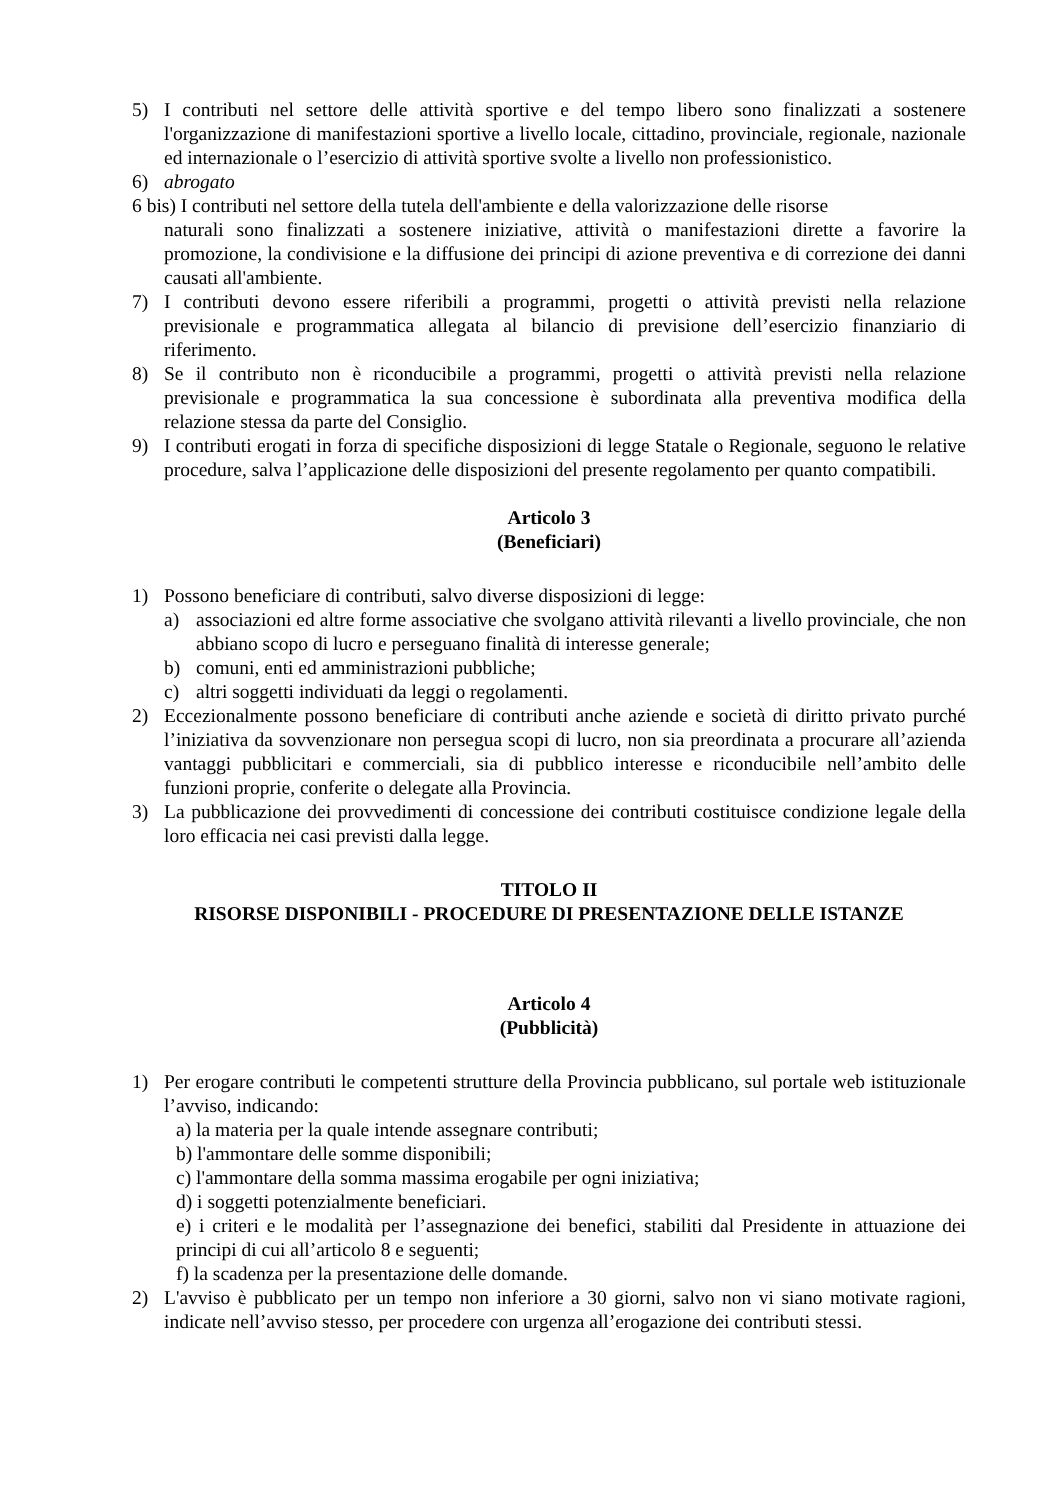5) I contributi nel settore delle attività sportive e del tempo libero sono finalizzati a sostenere l'organizzazione di manifestazioni sportive a livello locale, cittadino, provinciale, regionale, nazionale ed internazionale o l’esercizio di attività sportive svolte a livello non professionistico.
6) abrogato
6 bis) I contributi nel settore della tutela dell'ambiente e della valorizzazione delle risorse
naturali sono finalizzati a sostenere iniziative, attività o manifestazioni dirette a favorire la promozione, la condivisione e la diffusione dei principi di azione preventiva e di correzione dei danni causati all'ambiente.
7) I contributi devono essere riferibili a programmi, progetti o attività previsti nella relazione previsionale e programmatica allegata al bilancio di previsione dell’esercizio finanziario di riferimento.
8) Se il contributo non è riconducibile a programmi, progetti o attività previsti nella relazione previsionale e programmatica la sua concessione è subordinata alla preventiva modifica della relazione stessa da parte del Consiglio.
9) I contributi erogati in forza di specifiche disposizioni di legge Statale o Regionale, seguono le relative procedure, salva l’applicazione delle disposizioni del presente regolamento per quanto compatibili.
Articolo 3
(Beneficiari)
1) Possono beneficiare di contributi, salvo diverse disposizioni di legge:
a) associazioni ed altre forme associative che svolgano attività rilevanti a livello provinciale, che non abbiano scopo di lucro e perseguano finalità di interesse generale;
b) comuni, enti ed amministrazioni pubbliche;
c) altri soggetti individuati da leggi o regolamenti.
2) Eccezionalmente possono beneficiare di contributi anche aziende e società di diritto privato purché l’iniziativa da sovvenzionare non persegua scopi di lucro, non sia preordinata a procurare all’azienda vantaggi pubblicitari e commerciali, sia di pubblico interesse e riconducibile nell’ambito delle funzioni proprie, conferite o delegate alla Provincia.
3) La pubblicazione dei provvedimenti di concessione dei contributi costituisce condizione legale della loro efficacia nei casi previsti dalla legge.
TITOLO II
RISORSE DISPONIBILI - PROCEDURE DI PRESENTAZIONE DELLE ISTANZE
Articolo 4
(Pubblicità)
1) Per erogare contributi le competenti strutture della Provincia pubblicano, sul portale web istituzionale l’avviso, indicando:
a) la materia per la quale intende assegnare contributi;
b) l'ammontare delle somme disponibili;
c) l'ammontare della somma massima erogabile per ogni iniziativa;
d) i soggetti potenzialmente beneficiari.
e) i criteri e le modalità per l’assegnazione dei benefici, stabiliti dal Presidente in attuazione dei principi di cui all’articolo 8 e seguenti;
f) la scadenza per la presentazione delle domande.
2) L'avviso è pubblicato per un tempo non inferiore a 30 giorni, salvo non vi siano motivate ragioni, indicate nell’avviso stesso, per procedere con urgenza all’erogazione dei contributi stessi.